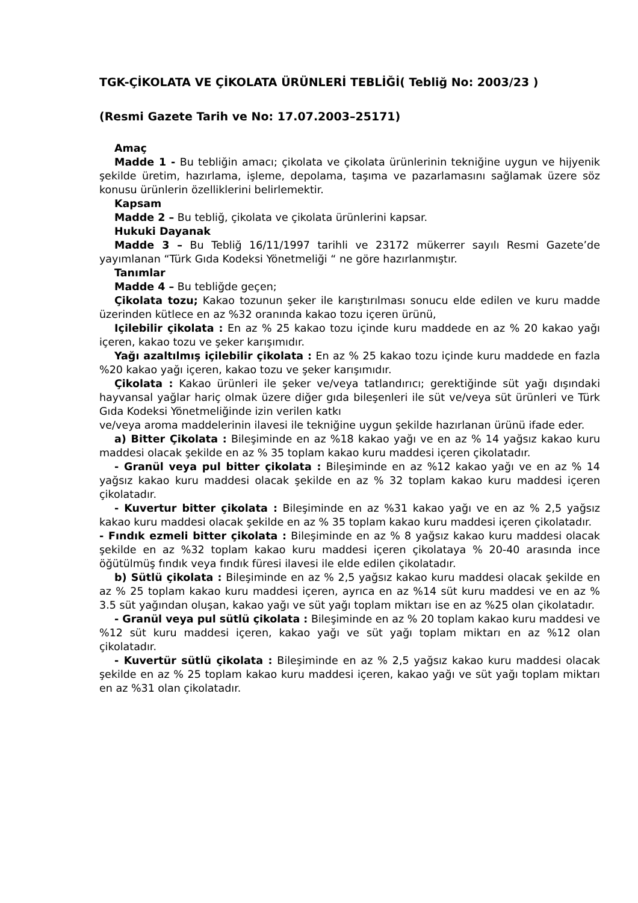TGK-ÇİKOLATA VE ÇİKOLATA ÜRÜNLERİ TEBLİĞİ( Tebliğ No: 2003/23 )
(Resmi Gazete Tarih ve No: 17.07.2003–25171)
Amaç
Madde 1 - Bu tebliğin amacı; çikolata ve çikolata ürünlerinin tekniğine uygun ve hijyenik şekilde üretim, hazırlama, işleme, depolama, taşıma ve pazarlamasını sağlamak üzere söz konusu ürünlerin özelliklerini belirlemektir.
Kapsam
Madde 2 – Bu tebliğ, çikolata ve çikolata ürünlerini kapsar.
Hukuki Dayanak
Madde 3 – Bu Tebliğ 16/11/1997 tarihli ve 23172 mükerrer sayılı Resmi Gazete’de yayımlanan “Türk Gıda Kodeksi Yönetmeliği “ ne göre hazırlanmıştır.
Tanımlar
Madde 4 – Bu tebliğde geçen;
Çikolata tozu; Kakao tozunun şeker ile karıştırılması sonucu elde edilen ve kuru madde üzerinden kütlece en az %32 oranında kakao tozu içeren ürünü,
Içilebilir çikolata : En az % 25 kakao tozu içinde kuru maddede en az % 20 kakao yağı içeren, kakao tozu ve şeker karışımıdır.
Yağı azaltılmış içilebilir çikolata : En az % 25 kakao tozu içinde kuru maddede en fazla %20 kakao yağı içeren, kakao tozu ve şeker karışımıdır.
Çikolata : Kakao ürünleri ile şeker ve/veya tatlandırıcı; gerektiğinde süt yağı dışındaki hayvansal yağlar hariç olmak üzere diğer gıda bileşenleri ile süt ve/veya süt ürünleri ve Türk Gıda Kodeksi Yönetmeliğinde izin verilen katkı
ve/veya aroma maddelerinin ilavesi ile tekniğine uygun şekilde hazırlanan ürünü ifade eder.
a) Bitter Çikolata : Bileşiminde en az %18 kakao yağı ve en az % 14 yağsız kakao kuru maddesi olacak şekilde en az % 35 toplam kakao kuru maddesi içeren çikolatadır.
- Granül veya pul bitter çikolata : Bileşiminde en az %12 kakao yağı ve en az % 14 yağsız kakao kuru maddesi olacak şekilde en az % 32 toplam kakao kuru maddesi içeren çikolatadır.
- Kuvertur bitter çikolata : Bileşiminde en az %31 kakao yağı ve en az % 2,5 yağsız kakao kuru maddesi olacak şekilde en az % 35 toplam kakao kuru maddesi içeren çikolatadır.
- Fındık ezmeli bitter çikolata : Bileşiminde en az % 8 yağsız kakao kuru maddesi olacak şekilde en az %32 toplam kakao kuru maddesi içeren çikolataya % 20-40 arasında ince öğütülmüş fındık veya fındık füresi ilavesi ile elde edilen çikolatadır.
b) Sütlü çikolata : Bileşiminde en az % 2,5 yağsız kakao kuru maddesi olacak şekilde en az % 25 toplam kakao kuru maddesi içeren, ayrıca en az %14 süt kuru maddesi ve en az % 3.5 süt yağından oluşan, kakao yağı ve süt yağı toplam miktarı ise en az %25 olan çikolatadır.
- Granül veya pul sütlü çikolata : Bileşiminde en az % 20 toplam kakao kuru maddesi ve %12 süt kuru maddesi içeren, kakao yağı ve süt yağı toplam miktarı en az %12 olan çikolatadır.
- Kuvertür sütlü çikolata : Bileşiminde en az % 2,5 yağsız kakao kuru maddesi olacak şekilde en az % 25 toplam kakao kuru maddesi içeren, kakao yağı ve süt yağı toplam miktarı en az %31 olan çikolatadır.